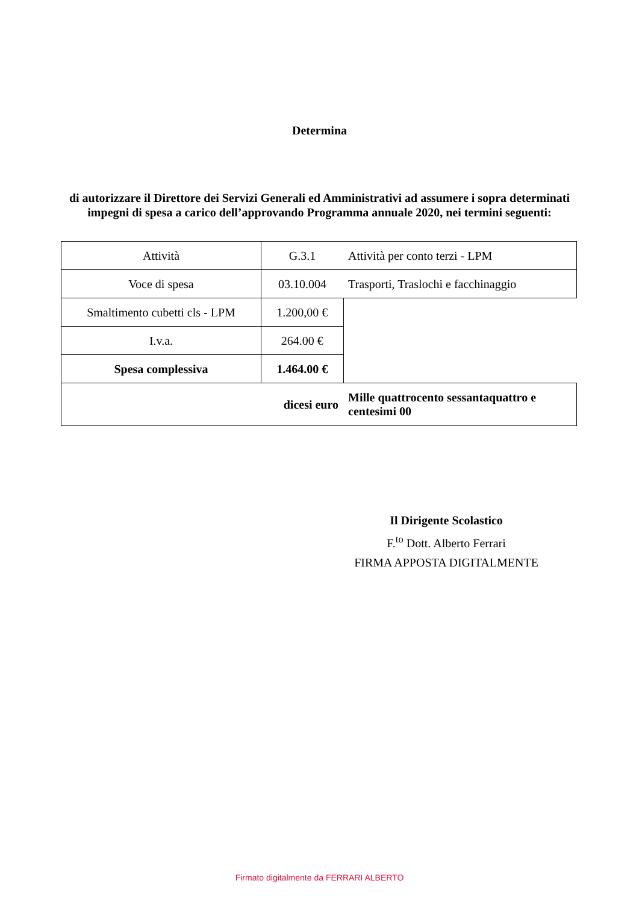Determina
di autorizzare il Direttore dei Servizi Generali ed Amministrativi ad assumere i sopra determinati impegni di spesa a carico dell’approvando Programma annuale 2020, nei termini seguenti:
| Attività | G.3.1 | Attività per conto terzi - LPM |
| Voce di spesa | 03.10.004 | Trasporti, Traslochi e facchinaggio |
| Smaltimento cubetti cls - LPM | 1.200,00 € | |
| I.v.a. | 264.00 € | |
| Spesa complessiva | 1.464.00 € | |
| dicesi euro | | Mille quattrocento sessantaquattro e centesimi 00 |
Il Dirigente Scolastico
F.<sup>to</sup> Dott. Alberto Ferrari
FIRMA APPOSTA DIGITALMENTE
Firmato digitalmente da FERRARI ALBERTO